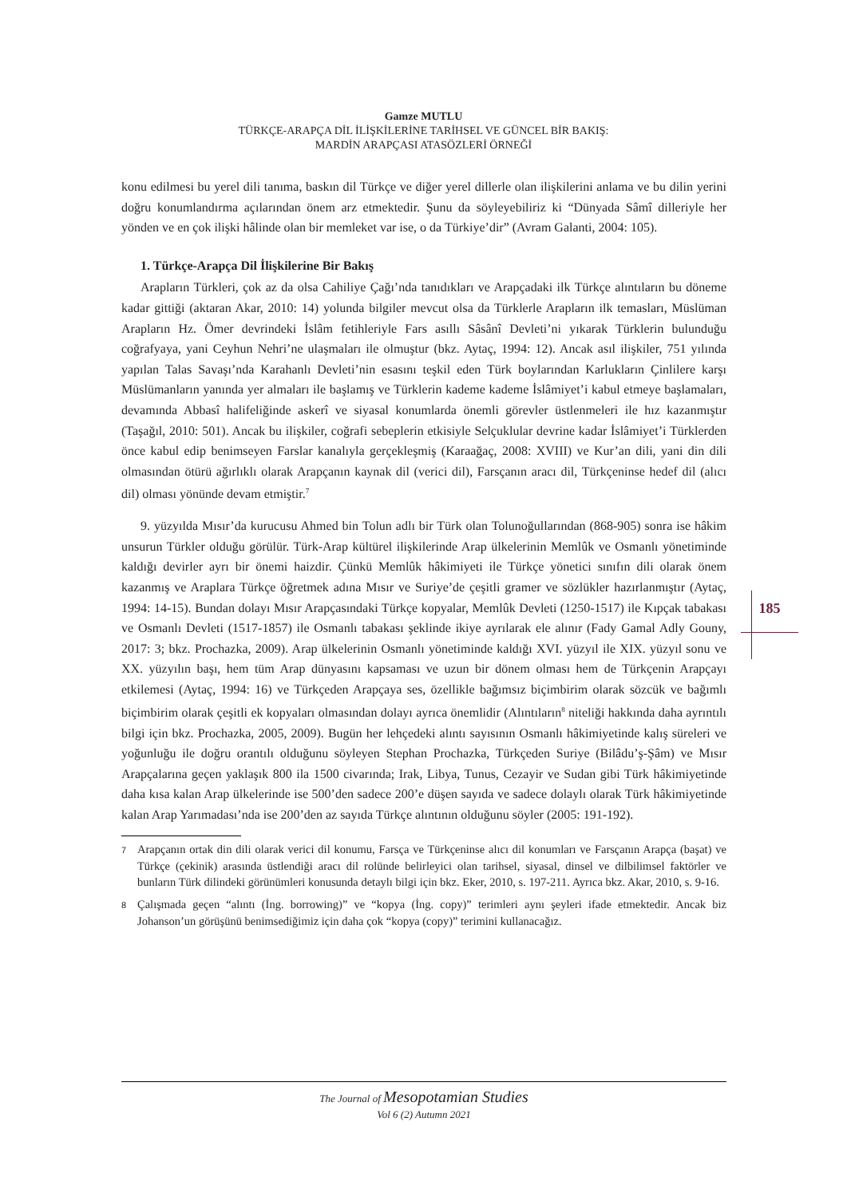Gamze MUTLU
TÜRKÇE-ARAPÇA DİL İLİŞKİLERİNE TARİHSEL VE GÜNCEL BİR BAKIŞ:
MARDİN ARAPÇASI ATASÖZLERİ ÖRNEĞİ
konu edilmesi bu yerel dili tanıma, baskın dil Türkçe ve diğer yerel dillerle olan ilişkilerini anlama ve bu dilin yerini doğru konumlandırma açılarından önem arz etmektedir. Şunu da söyleyebiliriz ki “Dünyada Sâmî dilleriyle her yönden ve en çok ilişki hâlinde olan bir memleket var ise, o da Türkiye’dir” (Avram Galanti, 2004: 105).
1. Türkçe-Arapça Dil İlişkilerine Bir Bakış
Arapların Türkleri, çok az da olsa Cahiliye Çağı’nda tanıdıkları ve Arapçadaki ilk Türkçe alıntıların bu döneme kadar gittiği (aktaran Akar, 2010: 14) yolunda bilgiler mevcut olsa da Türklerle Arapların ilk temasları, Müslüman Arapların Hz. Ömer devrindeki İslâm fetihleriyle Fars asıllı Sâsânî Devleti’ni yıkarak Türklerin bulunduğu coğrafyaya, yani Ceyhun Nehri’ne ulaşmaları ile olmuştur (bkz. Aytaç, 1994: 12). Ancak asıl ilişkiler, 751 yılında yapılan Talas Savaşı’nda Karahanlı Devleti’nin esasını teşkil eden Türk boylarından Karlukların Çinlilere karşı Müslümanların yanında yer almaları ile başlamış ve Türklerin kademe kademe İslâmiyet’i kabul etmeye başlamaları, devamında Abbasî halifeliğinde askerî ve siyasal konumlarda önemli görevler üstlenmeleri ile hız kazanmıştır (Taşağıl, 2010: 501). Ancak bu ilişkiler, coğrafi sebeplerin etkisiyle Selçuklular devrine kadar İslâmiyet’i Türklerden önce kabul edip benimseyen Farslar kanalıyla gerçekleşmiş (Karaağaç, 2008: XVIII) ve Kur’an dili, yani din dili olmasından ötürü ağırlıklı olarak Arapçanın kaynak dil (verici dil), Farsçanın aracı dil, Türkçeninse hedef dil (alıcı dil) olması yönünde devam etmiştir.<sup>7</sup>
9. yüzyılda Mısır’da kurucusu Ahmed bin Tolun adlı bir Türk olan Tolunoğullarından (868-905) sonra ise hâkim unsurun Türkler olduğu görülür. Türk-Arap kültürel ilişkilerinde Arap ülkelerinin Memlûk ve Osmanlı yönetiminde kaldığı devirler ayrı bir önemi haizdir. Çünkü Memlûk hâkimiyeti ile Türkçe yönetici sınıfın dili olarak önem kazanmış ve Araplara Türkçe öğretmek adına Mısır ve Suriye’de çeşitli gramer ve sözlükler hazırlanmıştır (Aytaç, 1994: 14-15). Bundan dolayı Mısır Arapçasındaki Türkçe kopyalar, Memlûk Devleti (1250-1517) ile Kıpçak tabakası ve Osmanlı Devleti (1517-1857) ile Osmanlı tabakası şeklinde ikiye ayrılarak ele alınır (Fady Gamal Adly Gouny, 2017: 3; bkz. Prochazka, 2009). Arap ülkelerinin Osmanlı yönetiminde kaldığı XVI. yüzyıl ile XIX. yüzyıl sonu ve XX. yüzyılın başı, hem tüm Arap dünyasını kapsaması ve uzun bir dönem olması hem de Türkçenin Arapçayı etkilemesi (Aytaç, 1994: 16) ve Türkçeden Arapçaya ses, özellikle bağımsız biçimbirim olarak sözcük ve bağımlı biçimbirim olarak çeşitli ek kopyaları olmasından dolayı ayrıca önemlidir (Alıntıların<sup>8</sup> niteliği hakkında daha ayrıntılı bilgi için bkz. Prochazka, 2005, 2009). Bugün her lehçedeki alıntı sayısının Osmanlı hâkimiyetinde kalış süreleri ve yoğunluğu ile doğru orantılı olduğunu söyleyen Stephan Prochazka, Türkçeden Suriye (Bilâdu’ş-Şâm) ve Mısır Arapçalarına geçen yaklaşık 800 ila 1500 civarında; Irak, Libya, Tunus, Cezayir ve Sudan gibi Türk hâkimiyetinde daha kısa kalan Arap ülkelerinde ise 500’den sadece 200’e düşen sayıda ve sadece dolaylı olarak Türk hâkimiyetinde kalan Arap Yarımadası’nda ise 200’den az sayıda Türkçe alıntının olduğunu söyler (2005: 191-192).
7 Arapçanın ortak din dili olarak verici dil konumu, Farsça ve Türkçeninse alıcı dil konumları ve Farsçanın Arapça (başat) ve Türkçe (çekinik) arasında üstlendiği aracı dil rolünde belirleyici olan tarihsel, siyasal, dinsel ve dilbilimsel faktörler ve bunların Türk dilindeki görünümleri konusunda detaylı bilgi için bkz. Eker, 2010, s. 197-211. Ayrıca bkz. Akar, 2010, s. 9-16.
8 Çalışmada geçen “alıntı (İng. borrowing)” ve “kopya (İng. copy)” terimleri aynı şeyleri ifade etmektedir. Ancak biz Johanson’un görüşünü benimsediğimiz için daha çok “kopya (copy)” terimini kullanacağız.
185
The Journal of Mesopotamian Studies
Vol 6 (2) Autumn 2021